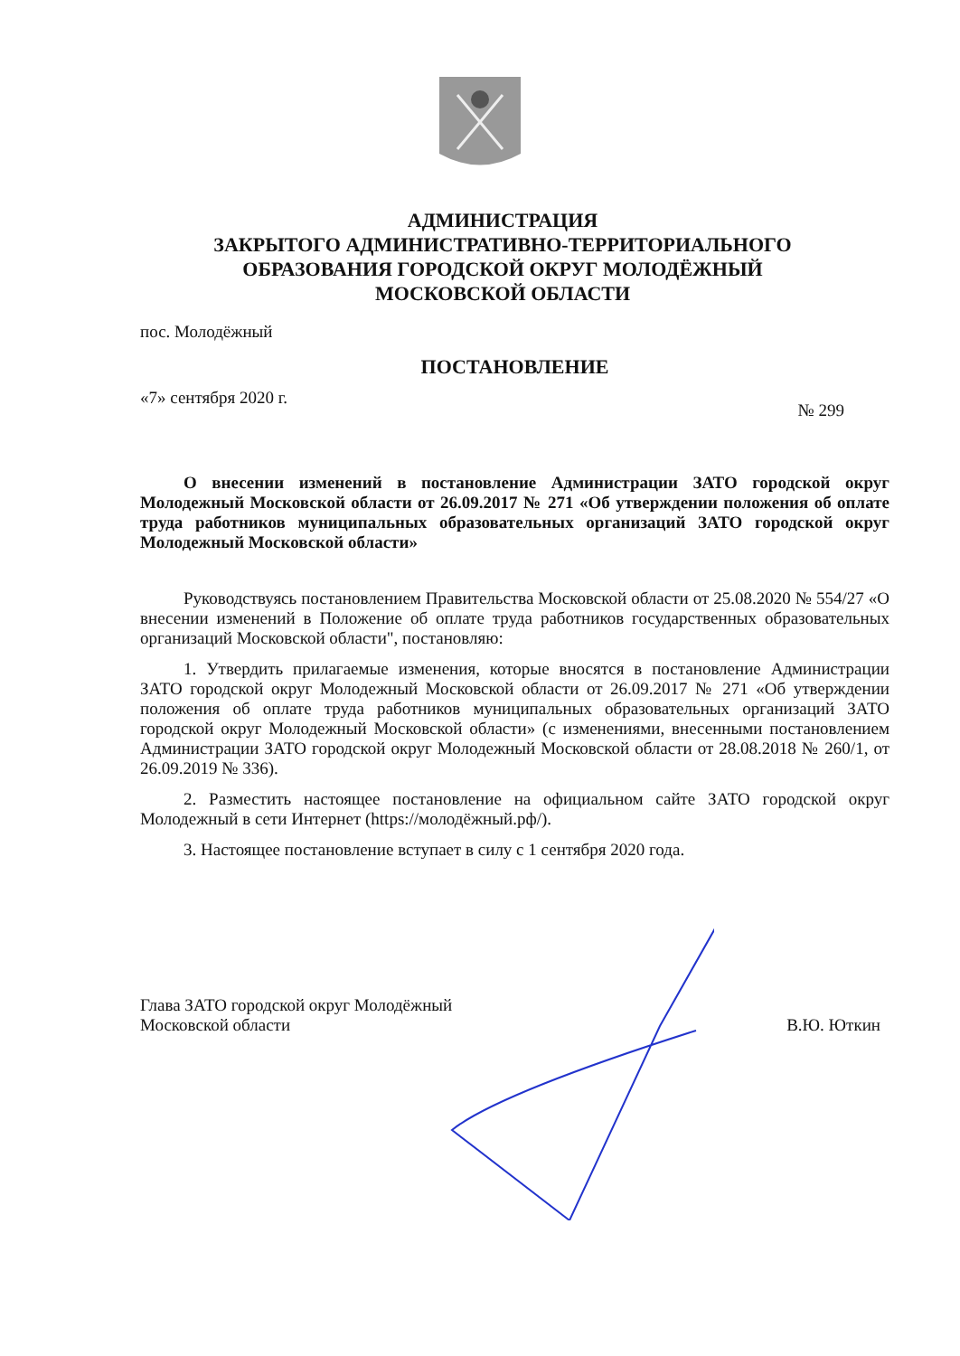АДМИНИСТРАЦИЯ
ЗАКРЫТОГО АДМИНИСТРАТИВНО-ТЕРРИТОРИАЛЬНОГО
ОБРАЗОВАНИЯ ГОРОДСКОЙ ОКРУГ МОЛОДЁЖНЫЙ
МОСКОВСКОЙ ОБЛАСТИ
пос. Молодёжный
ПОСТАНОВЛЕНИЕ
«7» сентября 2020 г. № 299
О внесении изменений в постановление Администрации ЗАТО городской округ Молодежный Московской области от 26.09.2017 № 271 «Об утверждении положения об оплате труда работников муниципальных образовательных организаций ЗАТО городской округ Молодежный Московской области»
Руководствуясь постановлением Правительства Московской области от 25.08.2020 № 554/27 «О внесении изменений в Положение об оплате труда работников государственных образовательных организаций Московской области", постановляю:
1. Утвердить прилагаемые изменения, которые вносятся в постановление Администрации ЗАТО городской округ Молодежный Московской области от 26.09.2017 № 271 «Об утверждении положения об оплате труда работников муниципальных образовательных организаций ЗАТО городской округ Молодежный Московской области» (с изменениями, внесенными постановлением Администрации ЗАТО городской округ Молодежный Московской области от 28.08.2018 № 260/1, от 26.09.2019 № 336).
2. Разместить настоящее постановление на официальном сайте ЗАТО городской округ Молодежный в сети Интернет (https://молодёжный.рф/).
3. Настоящее постановление вступает в силу с 1 сентября 2020 года.
Глава ЗАТО городской округ Молодёжный
Московской области В.Ю. Юткин